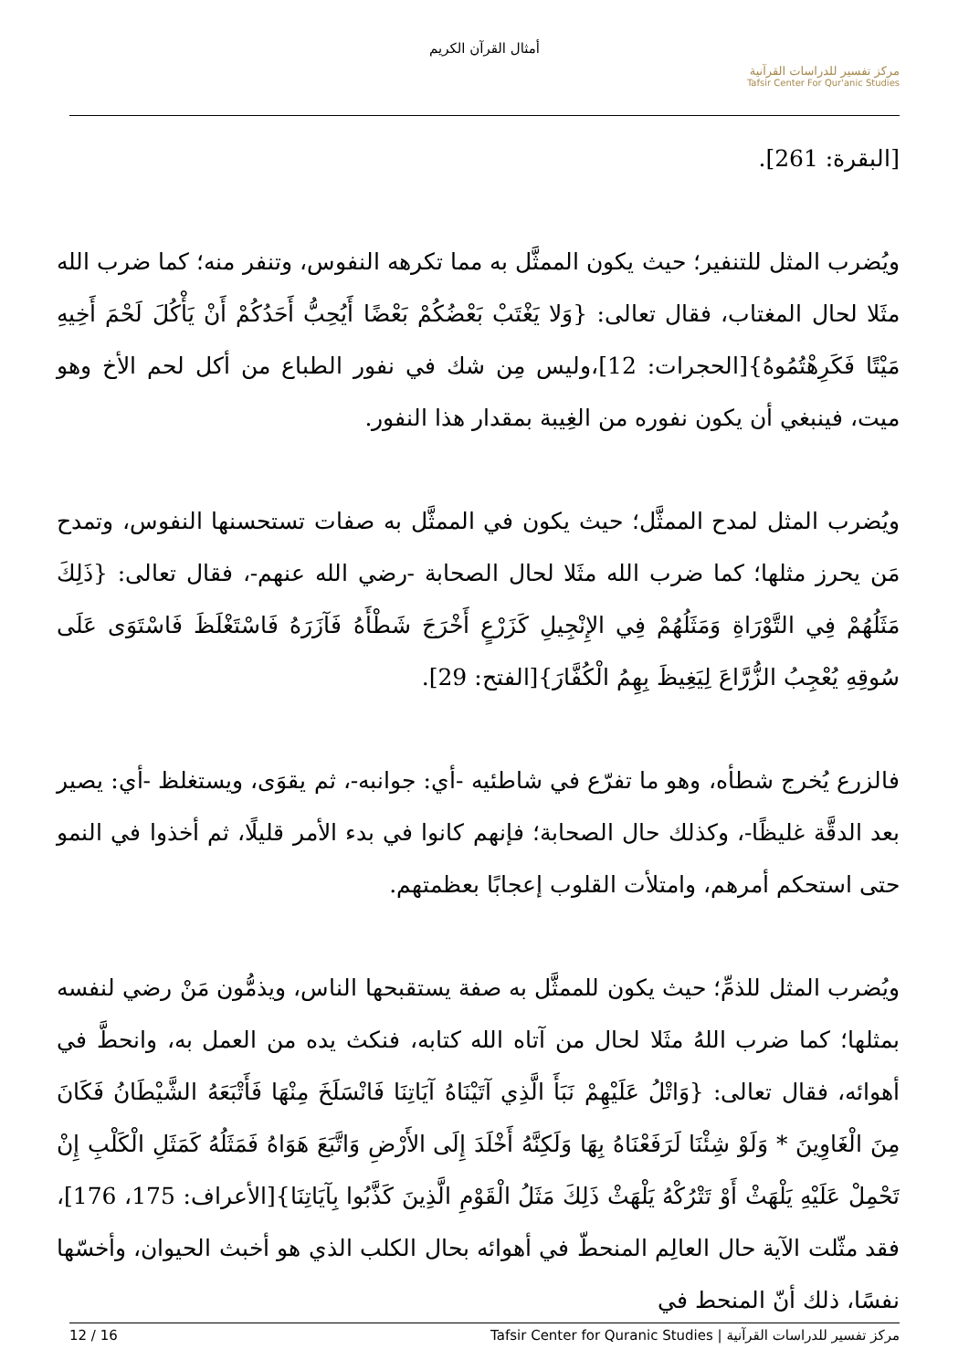أمثال القرآن الكريم
مركز تفسير للدراسات القرآنية
Tafsir Center For Qur'anic Studies
[البقرة: 261].
ويُضرب المثل للتنفير؛ حيث يكون الممثَّل به مما تكرهه النفوس، وتنفر منه؛ كما ضرب الله مثَلا لحال المغتاب، فقال تعالى: {وَلا يَغْتَبْ بَعْضُكُمْ بَعْضًا أَيُحِبُّ أَحَدُكُمْ أَنْ يَأْكُلَ لَحْمَ أَخِيهِ مَيْتًا فَكَرِهْتُمُوهُ}[الحجرات: 12]،وليس مِن شك في نفور الطباع من أكل لحم الأخ وهو ميت، فينبغي أن يكون نفوره من الغِيبة بمقدار هذا النفور.
ويُضرب المثل لمدح الممثَّل؛ حيث يكون في الممثَّل به صفات تستحسنها النفوس، وتمدح مَن يحرز مثلها؛ كما ضرب الله مثَلا لحال الصحابة -رضي الله عنهم-، فقال تعالى: {ذَلِكَ مَثَلُهُمْ فِي التَّوْرَاةِ وَمَثَلُهُمْ فِي الإِنْجِيلِ كَزَرْعٍ أَخْرَجَ شَطْأَهُ فَآزَرَهُ فَاسْتَغْلَظَ فَاسْتَوَى عَلَى سُوقِهِ يُعْجِبُ الزُّرَّاعَ لِيَغِيظَ بِهِمُ الْكُفَّارَ}[الفتح: 29].
فالزرع يُخرج شطأه، وهو ما تفرّع في شاطئيه -أي: جوانبه-، ثم يقوَى، ويستغلظ -أي: يصير بعد الدقَّة غليظًا-، وكذلك حال الصحابة؛ فإنهم كانوا في بدء الأمر قليلًا، ثم أخذوا في النمو حتى استحكم أمرهم، وامتلأت القلوب إعجابًا بعظمتهم.
ويُضرب المثل للذمِّ؛ حيث يكون للممثَّل به صفة يستقبحها الناس، ويذمُّون مَنْ رضي لنفسه بمثلها؛ كما ضرب اللهُ مثَلا لحال من آتاه الله كتابه، فنكث يده من العمل به، وانحطَّ في أهوائه، فقال تعالى: {وَاتْلُ عَلَيْهِمْ نَبَأَ الَّذِي آتَيْنَاهُ آيَاتِنَا فَانْسَلَخَ مِنْهَا فَأَتْبَعَهُ الشَّيْطَانُ فَكَانَ مِنَ الْغَاوِينَ * وَلَوْ شِئْنَا لَرَفَعْنَاهُ بِهَا وَلَكِنَّهُ أَخْلَدَ إِلَى الأَرْضِ وَاتَّبَعَ هَوَاهُ فَمَثَلُهُ كَمَثَلِ الْكَلْبِ إِنْ تَحْمِلْ عَلَيْهِ يَلْهَثْ أَوْ تَتْرُكْهُ يَلْهَثْ ذَلِكَ مَثَلُ الْقَوْمِ الَّذِينَ كَذَّبُوا بِآيَاتِنَا}[الأعراف: 175، 176]، فقد مثّلت الآية حال العالِم المنحطّ في أهوائه بحال الكلب الذي هو أخبث الحيوان، وأخسّها نفسًا، ذلك أنّ المنحط في
مركز تفسير للدراسات القرآنية | Tafsir Center for Quranic Studies 12 / 16